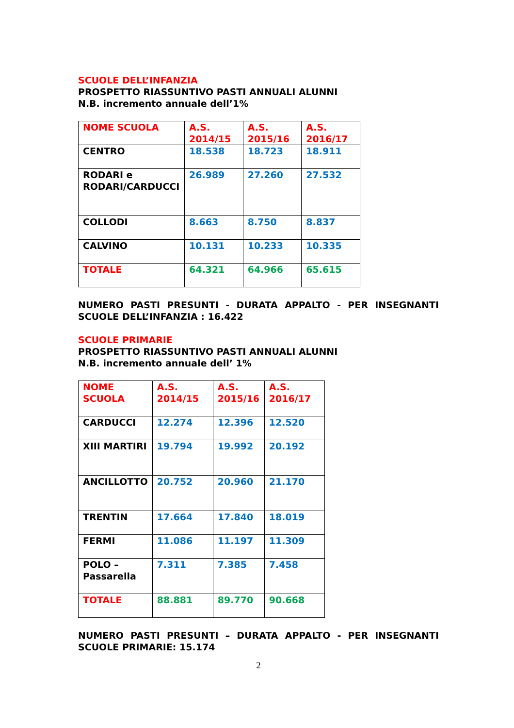SCUOLE DELL’INFANZIA
PROSPETTO RIASSUNTIVO PASTI ANNUALI ALUNNI
N.B. incremento annuale dell’1%
| NOME SCUOLA | A.S. 2014/15 | A.S. 2015/16 | A.S. 2016/17 |
| CENTRO | 18.538 | 18.723 | 18.911 |
| RODARI e RODARI/CARDUCCI | 26.989 | 27.260 | 27.532 |
| COLLODI | 8.663 | 8.750 | 8.837 |
| CALVINO | 10.131 | 10.233 | 10.335 |
| TOTALE | 64.321 | 64.966 | 65.615 |
NUMERO PASTI PRESUNTI - DURATA APPALTO - PER INSEGNANTI
SCUOLE DELL’INFANZIA : 16.422
SCUOLE PRIMARIE
PROSPETTO RIASSUNTIVO PASTI ANNUALI ALUNNI
N.B. incremento annuale dell’ 1%
| NOME SCUOLA | A.S. 2014/15 | A.S. 2015/16 | A.S. 2016/17 |
| CARDUCCI | 12.274 | 12.396 | 12.520 |
| XIII MARTIRI | 19.794 | 19.992 | 20.192 |
| ANCILLOTTO | 20.752 | 20.960 | 21.170 |
| TRENTIN | 17.664 | 17.840 | 18.019 |
| FERMI | 11.086 | 11.197 | 11.309 |
| POLO – Passarella | 7.311 | 7.385 | 7.458 |
| TOTALE | 88.881 | 89.770 | 90.668 |
NUMERO PASTI PRESUNTI – DURATA APPALTO - PER INSEGNANTI
SCUOLE PRIMARIE: 15.174
2